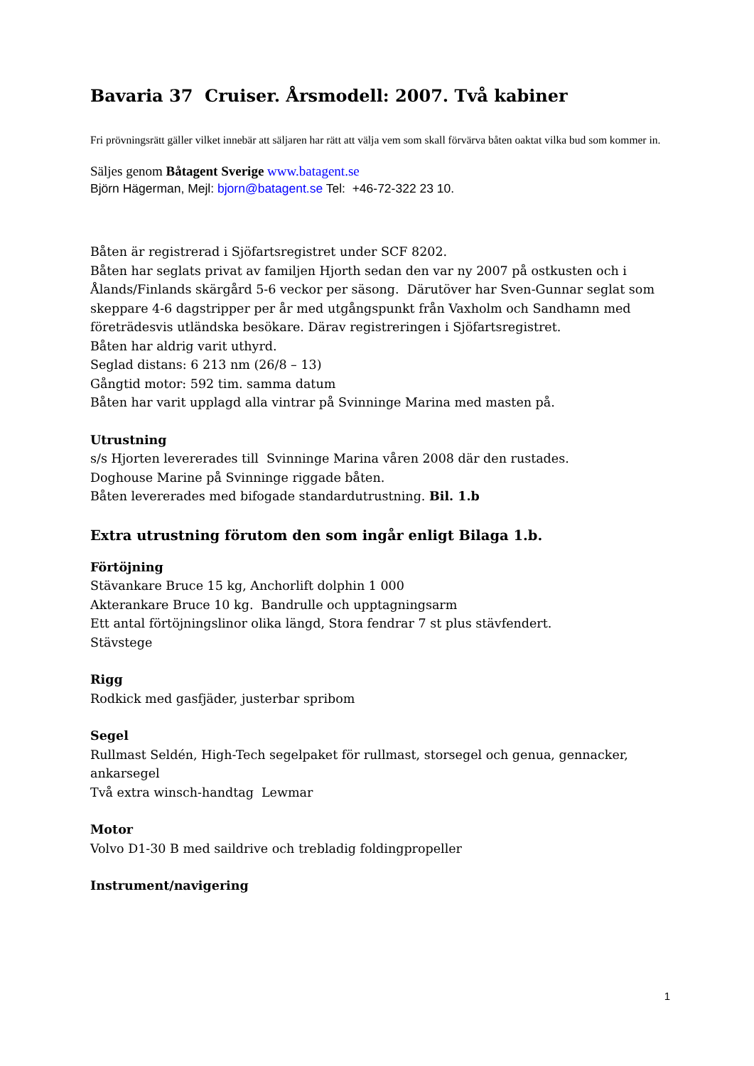Bavaria 37 Cruiser. Årsmodell: 2007. Två kabiner
Fri prövningsrätt gäller vilket innebär att säljaren har rätt att välja vem som skall förvärva båten oaktat vilka bud som kommer in.
Säljes genom Båtagent Sverige www.batagent.se
Björn Hägerman, Mejl: bjorn@batagent.se Tel: +46-72-322 23 10.
Båten är registrerad i Sjöfartsregistret under SCF 8202.
Båten har seglats privat av familjen Hjorth sedan den var ny 2007 på ostkusten och i Ålands/Finlands skärgård 5-6 veckor per säsong. Därutöver har Sven-Gunnar seglat som skeppare 4-6 dagstripper per år med utgångspunkt från Vaxholm och Sandhamn med företrädesvis utländska besökare. Därav registreringen i Sjöfartsregistret.
Båten har aldrig varit uthyrd.
Seglad distans: 6 213 nm (26/8 – 13)
Gångtid motor: 592 tim. samma datum
Båten har varit upplagd alla vintrar på Svinninge Marina med masten på.
Utrustning
s/s Hjorten levererades till Svinninge Marina våren 2008 där den rustades.
Doghouse Marine på Svinninge riggade båten.
Båten levererades med bifogade standardutrustning. Bil. 1.b
Extra utrustning förutom den som ingår enligt Bilaga 1.b.
Förtöjning
Stävankare Bruce 15 kg, Anchorlift dolphin 1 000
Akterankare Bruce 10 kg. Bandrulle och upptagningsarm
Ett antal förtöjningslinor olika längd, Stora fendrar 7 st plus stävfendert.
Stävstege
Rigg
Rodkick med gasfjäder, justerbar spribom
Segel
Rullmast Seldén, High-Tech segelpaket för rullmast, storsegel och genua, gennacker, ankarsegel
Två extra winsch-handtag Lewmar
Motor
Volvo D1-30 B med saildrive och trebladig foldingpropeller
Instrument/navigering
1